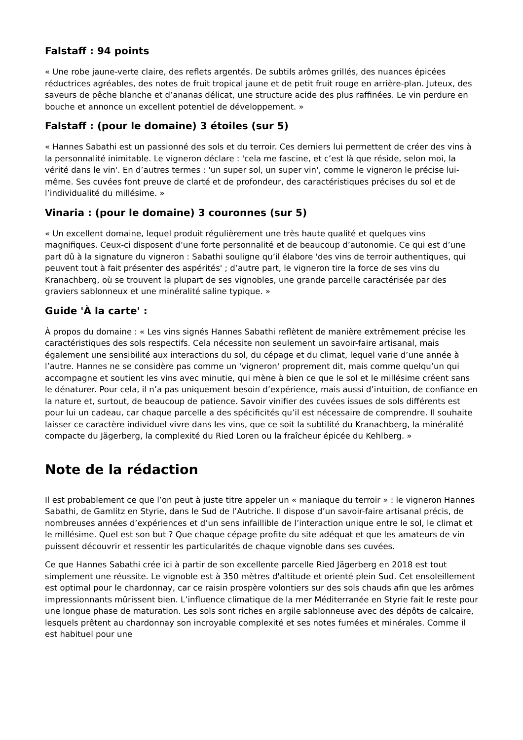Falstaff : 94 points
« Une robe jaune-verte claire, des reflets argentés. De subtils arômes grillés, des nuances épicées réductrices agréables, des notes de fruit tropical jaune et de petit fruit rouge en arrière-plan. Juteux, des saveurs de pêche blanche et d’ananas délicat, une structure acide des plus raffinées. Le vin perdure en bouche et annonce un excellent potentiel de développement. »
Falstaff : (pour le domaine) 3 étoiles (sur 5)
« Hannes Sabathi est un passionné des sols et du terroir. Ces derniers lui permettent de créer des vins à la personnalité inimitable. Le vigneron déclare : 'cela me fascine, et c’est là que réside, selon moi, la vérité dans le vin'. En d’autres termes : 'un super sol, un super vin', comme le vigneron le précise lui-même. Ses cuvées font preuve de clarté et de profondeur, des caractéristiques précises du sol et de l’individualité du millésime. »
Vinaria : (pour le domaine) 3 couronnes (sur 5)
« Un excellent domaine, lequel produit régulièrement une très haute qualité et quelques vins magnifiques. Ceux-ci disposent d’une forte personnalité et de beaucoup d’autonomie. Ce qui est d’une part dû à la signature du vigneron : Sabathi souligne qu’il élabore 'des vins de terroir authentiques, qui peuvent tout à fait présenter des aspérités' ; d’autre part, le vigneron tire la force de ses vins du Kranachberg, où se trouvent la plupart de ses vignobles, une grande parcelle caractérisée par des graviers sablonneux et une minéralité saline typique. »
Guide 'À la carte' :
À propos du domaine : « Les vins signés Hannes Sabathi reflètent de manière extrêmement précise les caractéristiques des sols respectifs. Cela nécessite non seulement un savoir-faire artisanal, mais également une sensibilité aux interactions du sol, du cépage et du climat, lequel varie d’une année à l’autre. Hannes ne se considère pas comme un 'vigneron' proprement dit, mais comme quelqu’un qui accompagne et soutient les vins avec minutie, qui mène à bien ce que le sol et le millésime créent sans le dénaturer. Pour cela, il n’a pas uniquement besoin d’expérience, mais aussi d’intuition, de confiance en la nature et, surtout, de beaucoup de patience. Savoir vinifier des cuvées issues de sols différents est pour lui un cadeau, car chaque parcelle a des spécificités qu’il est nécessaire de comprendre. Il souhaite laisser ce caractère individuel vivre dans les vins, que ce soit la subtilité du Kranachberg, la minéralité compacte du Jägerberg, la complexité du Ried Loren ou la fraîcheur épicée du Kehlberg. »
Note de la rédaction
Il est probablement ce que l’on peut à juste titre appeler un « maniaque du terroir » : le vigneron Hannes Sabathi, de Gamlitz en Styrie, dans le Sud de l’Autriche. Il dispose d’un savoir-faire artisanal précis, de nombreuses années d’expériences et d’un sens infaillible de l’interaction unique entre le sol, le climat et le millésime. Quel est son but ? Que chaque cépage profite du site adéquat et que les amateurs de vin puissent découvrir et ressentir les particularités de chaque vignoble dans ses cuvées.
Ce que Hannes Sabathi crée ici à partir de son excellente parcelle Ried Jägerberg en 2018 est tout simplement une réussite. Le vignoble est à 350 mètres d'altitude et orienté plein Sud. Cet ensoleillement est optimal pour le chardonnay, car ce raisin prospère volontiers sur des sols chauds afin que les arômes impressionnants mûrissent bien. L’influence climatique de la mer Méditerranée en Styrie fait le reste pour une longue phase de maturation. Les sols sont riches en argile sablonneuse avec des dépôts de calcaire, lesquels prêtent au chardonnay son incroyable complexité et ses notes fumées et minérales. Comme il est habituel pour une